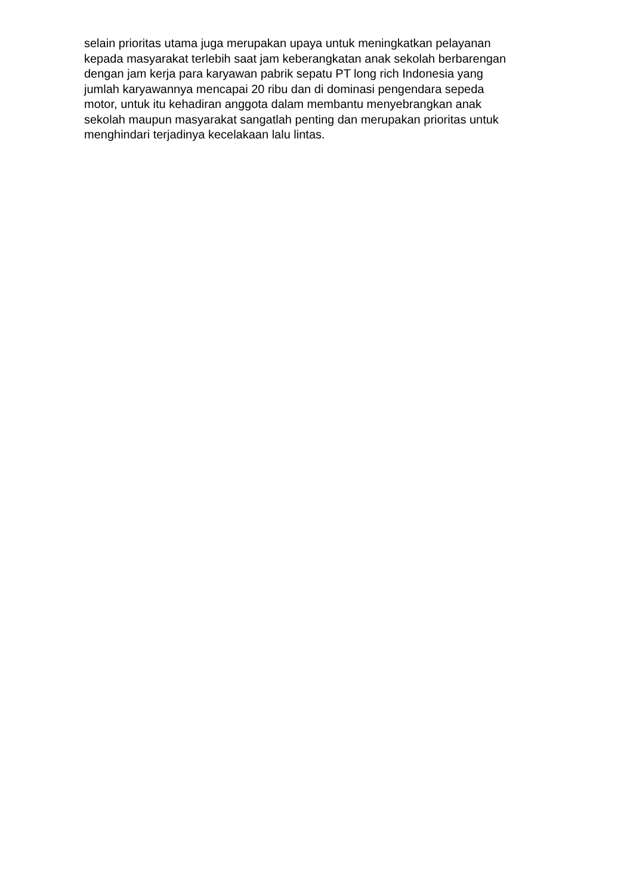selain prioritas utama juga merupakan upaya untuk meningkatkan pelayanan
kepada masyarakat terlebih saat jam keberangkatan anak sekolah berbarengan
dengan jam kerja para karyawan pabrik sepatu PT long rich Indonesia yang
jumlah karyawannya mencapai 20 ribu dan di dominasi pengendara sepeda
motor, untuk itu kehadiran anggota dalam membantu menyebrangkan anak
sekolah maupun masyarakat sangatlah penting dan merupakan prioritas untuk
menghindari terjadinya kecelakaan lalu lintas.